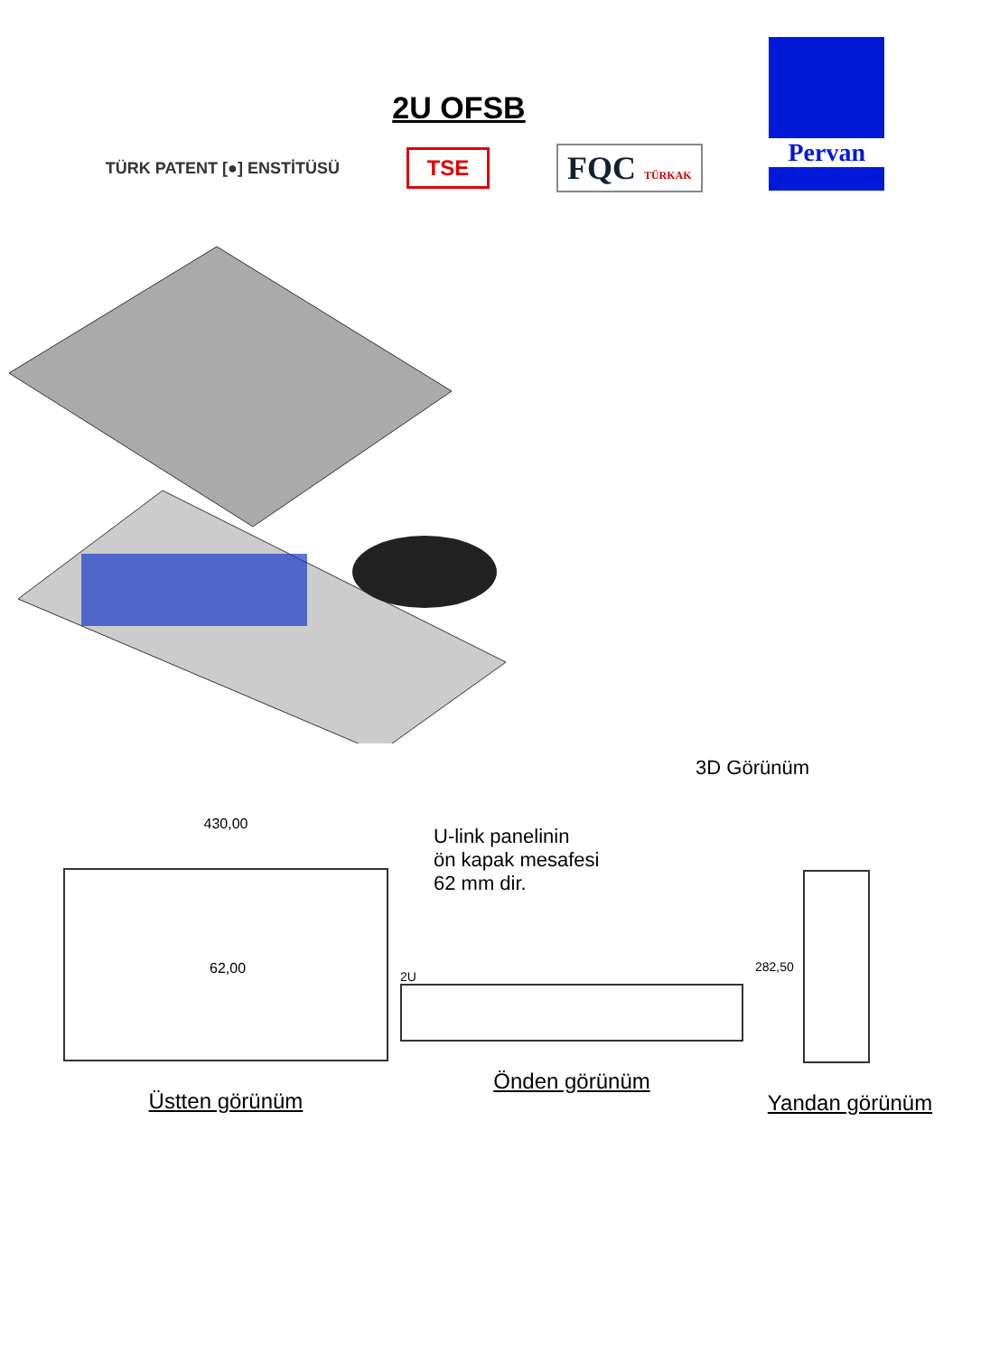2U OFSB
TÜRK PATENT [●] ENSTİTÜSÜ
TSE
FQC TÜRKAK
Pervan
3D Görünüm
430,00
U-link panelinin
ön kapak mesafesi
62 mm dir.
62,00
Üstten görünüm
2U
Önden görünüm
282,50
Yandan görünüm